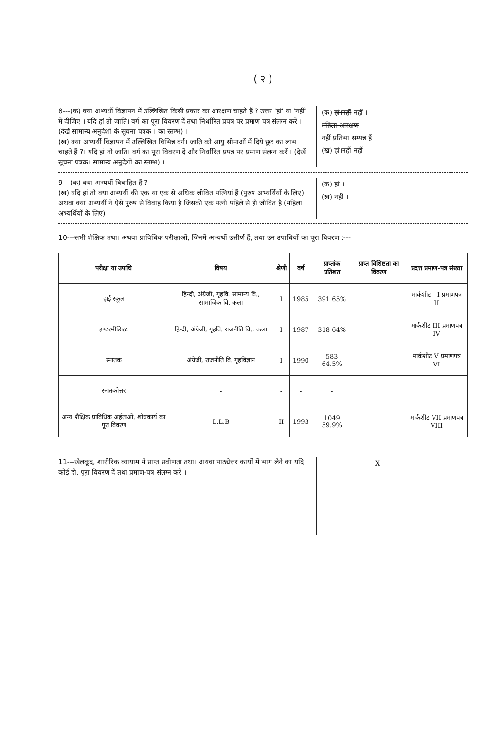( २ )
8---(क) क्या अभ्यर्थी विज्ञापन में उल्लिखित किसी प्रकार का आरक्षण चाहते हैं ? उत्तर 'हां' या 'नहीं' में दीजिए । यदि हां तो जाति। वर्ग का पूरा विवरण दें तथा निर्धारित प्रपत्र पर प्रमाण पत्र संलग्न करें । (देखें सामान्य अनुदेशों के सूचना पत्रक । का स्तम्भ) ।
(ख) क्या अभ्यर्थी विज्ञापन में उल्लिखित विभिन्न वर्ग। जाति को आयु सीमाओं में दिये छूट का लाभ चाहते हैं ?। यदि हां तो जाति। वर्ग का पूरा विवरण दें और निर्धारित प्रपत्र पर प्रमाण संलग्न करें । (देखें सूचना पत्रक। सामान्य अनुदेशों का स्तम्भ) ।
(क) हां।नहीं नहीं ।
महिला आरक्षण
नहीं प्रतिभा सम्पन्न हैं
(ख) हां।नहीं नहीं
9---(क) क्या अभ्यर्थी विवाहित हैं ?
(ख) यदि हां तो क्या अभ्यर्थी की एक या एक से अधिक जीवित पत्नियां हैं (पुरुष अभ्यर्थियों के लिए) अथवा क्या अभ्यर्थी ने ऐसे पुरुष से विवाह किया है जिसकी एक पत्नी पहिले से ही जीवित है (महिला अभ्यर्थियों के लिए)
(क) हां ।
(ख) नहीं ।
10---सभी शैक्षिक तथा। अथवा प्राविधिक परीक्षाओं, जिनमें अभ्यर्थी उत्तीर्ण हैं, तथा उन उपाधियों का पूरा विवरण :---
| परीक्षा या उपाधि | विषय | श्रेणी | वर्ष | प्राप्तांक प्रतिशत | प्राप्त विशिष्टता का विवरण | प्रदत्त प्रमाण-पत्र संख्या |
| --- | --- | --- | --- | --- | --- | --- |
| हाई स्कूल | हिन्दी, अंग्रेजी, गृहवि. सामान्य वि., सामाजिक वि. कला | I | 1985 | 391 65% | | मार्कशीट - I प्रमाणपत्र II |
| इण्टरमीडिएट | हिन्दी, अंग्रेजी, गृहवि. राजनीति वि., कला | I | 1987 | 318 64% | | मार्कशीट III प्रमाणपत्र IV |
| स्नातक | अंग्रेजी, राजनीति वि. गृहविज्ञान | I | 1990 | 583 64.5% | | मार्कशीट V प्रमाणपत्र VI |
| स्नातकोत्तर | - | - | - | - | | |
| अन्य शैक्षिक प्राविधिक अर्हताओं, शोधकार्य का पूरा विवरण | L.L.B | II | 1993 | 1049 59.9% | | मार्कशीट VII प्रमाणपत्र VIII |
11---खेलकूद, शारीरिक व्यायाम में प्राप्त प्रवीणता तथा। अथवा पाठ्येत्तर कार्यों में भाग लेने का यदि कोई हो, पूरा विवरण दें तथा प्रमाण-पत्र संलग्न करें ।
X